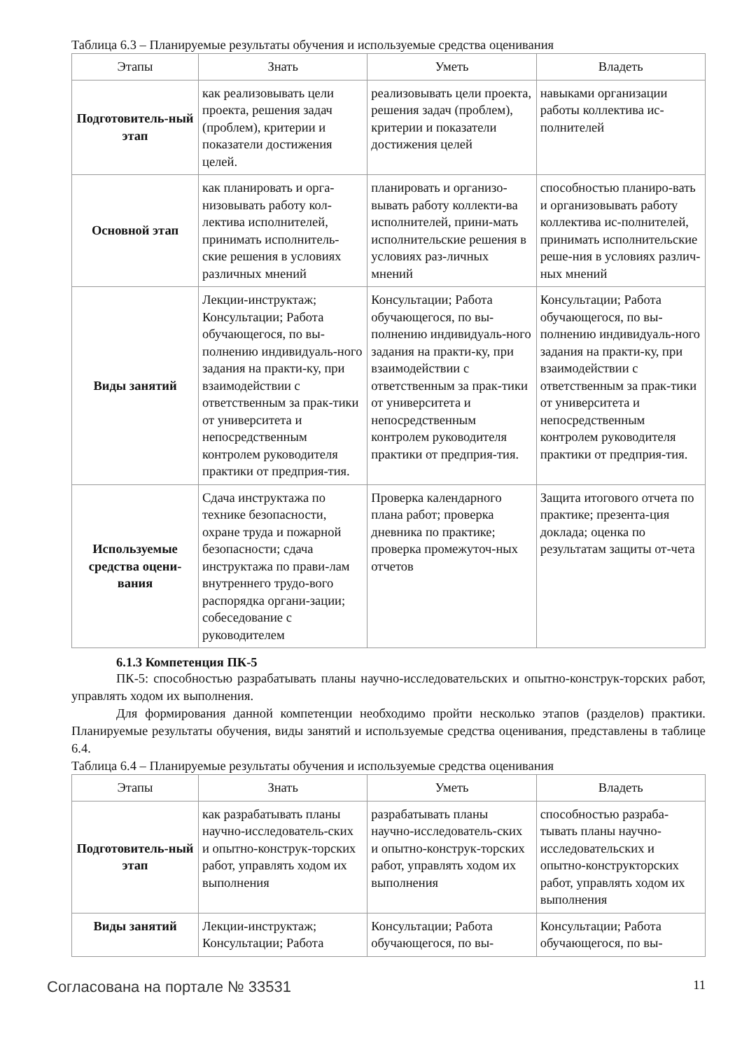Таблица 6.3 – Планируемые результаты обучения и используемые средства оценивания
| Этапы | Знать | Уметь | Владеть |
| --- | --- | --- | --- |
| Подготовитель-ный этап | как реализовывать цели проекта, решения задач (проблем), критерии и показатели достижения целей. | реализовывать цели проекта, решения задач (проблем), критерии и показатели достижения целей | навыками организации работы коллектива ис-полнителей |
| Основной этап | как планировать и орга-низовывать работу кол-лектива исполнителей, принимать исполнитель-ские решения в условиях различных мнений | планировать и организо-вывать работу коллекти-ва исполнителей, прини-мать исполнительские решения в условиях раз-личных мнений | способностью планиро-вать и организовывать работу коллектива ис-полнителей, принимать исполнительские реше-ния в условиях различ-ных мнений |
| Виды занятий | Лекции-инструктаж; Консультации; Работа обучающегося, по вы-полнению индивидуаль-ного задания на практи-ку, при взаимодействии с ответственным за прак-тики от университета и непосредственным контролем руководителя практики от предприя-тия. | Консультации; Работа обучающегося, по вы-полнению индивидуаль-ного задания на практи-ку, при взаимодействии с ответственным за прак-тики от университета и непосредственным контролем руководителя практики от предприя-тия. | Консультации; Работа обучающегося, по вы-полнению индивидуаль-ного задания на практи-ку, при взаимодействии с ответственным за прак-тики от университета и непосредственным контролем руководителя практики от предприя-тия. |
| Используемые средства оцени-вания | Сдача инструктажа по технике безопасности, охране труда и пожарной безопасности; сдача инструктажа по прави-лам внутреннего трудо-вого распорядка органи-зации; собеседование с руководителем | Проверка календарного плана работ; проверка дневника по практике; проверка промежуточ-ных отчетов | Защита итогового отчета по практике; презента-ция доклада; оценка по результатам защиты от-чета |
6.1.3 Компетенция ПК-5
ПК-5: способностью разрабатывать планы научно-исследовательских и опытно-конструк-торских работ, управлять ходом их выполнения.
Для формирования данной компетенции необходимо пройти несколько этапов (разделов) практики. Планируемые результаты обучения, виды занятий и используемые средства оценивания, представлены в таблице 6.4.
Таблица 6.4 – Планируемые результаты обучения и используемые средства оценивания
| Этапы | Знать | Уметь | Владеть |
| --- | --- | --- | --- |
| Подготовитель-ный этап | как разрабатывать планы научно-исследователь-ских и опытно-конструк-торских работ, управлять ходом их выполнения | разрабатывать планы научно-исследователь-ских и опытно-конструк-торских работ, управлять ходом их выполнения | способностью разраба-тывать планы научно-исследовательских и опытно-конструкторских работ, управлять ходом их выполнения |
| Виды занятий | Лекции-инструктаж; Консультации; Работа | Консультации; Работа обучающегося, по вы- | Консультации; Работа обучающегося, по вы- |
Согласована на портале № 33531 11